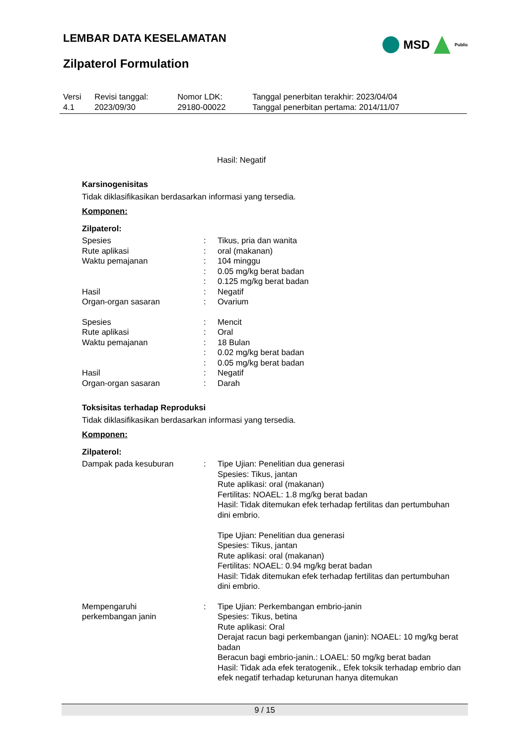LEMBAR DATA KESELAMATAN MSD Public
Zilpaterol Formulation
| Versi 4.1 | Revisi tanggal: 2023/09/30 | Nomor LDK: 29180-00022 | Tanggal penerbitan terakhir: 2023/04/04 Tanggal penerbitan pertama: 2014/11/07 |
Hasil: Negatif
Karsinogenisitas
Tidak diklasifikasikan berdasarkan informasi yang tersedia.
Komponen:
Zilpaterol:
| Spesies | : | Tikus, pria dan wanita |
| Rute aplikasi | : | oral (makanan) |
| Waktu pemajanan | : | 104 minggu |
| | : | 0.05 mg/kg berat badan |
| | : | 0.125 mg/kg berat badan |
| Hasil | : | Negatif |
| Organ-organ sasaran | : | Ovarium |
| Spesies | : | Mencit |
| Rute aplikasi | : | Oral |
| Waktu pemajanan | : | 18 Bulan |
| | : | 0.02 mg/kg berat badan |
| | : | 0.05 mg/kg berat badan |
| Hasil | : | Negatif |
| Organ-organ sasaran | : | Darah |
Toksisitas terhadap Reproduksi
Tidak diklasifikasikan berdasarkan informasi yang tersedia.
Komponen:
Zilpaterol:
| Dampak pada kesuburan | : | Tipe Ujian: Penelitian dua generasi Spesies: Tikus, jantan Rute aplikasi: oral (makanan) Fertilitas: NOAEL: 1.8 mg/kg berat badan Hasil: Tidak ditemukan efek terhadap fertilitas dan pertumbuhan dini embrio. Tipe Ujian: Penelitian dua generasi Spesies: Tikus, jantan Rute aplikasi: oral (makanan) Fertilitas: NOAEL: 0.94 mg/kg berat badan Hasil: Tidak ditemukan efek terhadap fertilitas dan pertumbuhan dini embrio. |
| Mempengaruhi perkembangan janin | : | Tipe Ujian: Perkembangan embrio-janin Spesies: Tikus, betina Rute aplikasi: Oral Derajat racun bagi perkembangan (janin): NOAEL: 10 mg/kg berat badan Beracun bagi embrio-janin.: LOAEL: 50 mg/kg berat badan Hasil: Tidak ada efek teratogenik., Efek toksik terhadap embrio dan efek negatif terhadap keturunan hanya ditemukan |
9 / 15